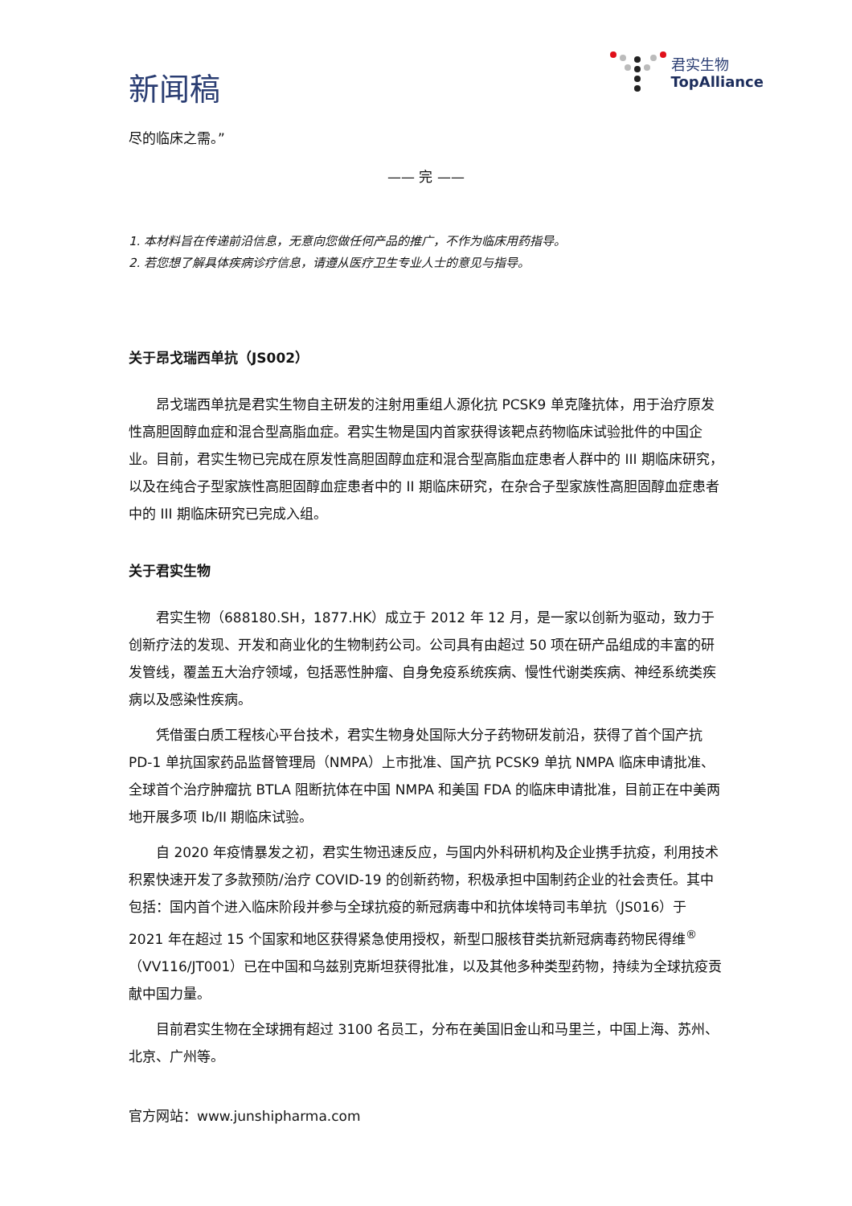新闻稿
君实生物
TopAlliance
尽的临床之需。”
—— 完 ——
1. 本材料旨在传递前沿信息，无意向您做任何产品的推广，不作为临床用药指导。
2. 若您想了解具体疾病诊疗信息，请遵从医疗卫生专业人士的意见与指导。
关于昂戈瑞西单抗（JS002）
昂戈瑞西单抗是君实生物自主研发的注射用重组人源化抗 PCSK9 单克隆抗体，用于治疗原发性高胆固醇血症和混合型高脂血症。君实生物是国内首家获得该靶点药物临床试验批件的中国企业。目前，君实生物已完成在原发性高胆固醇血症和混合型高脂血症患者人群中的 III 期临床研究，以及在纯合子型家族性高胆固醇血症患者中的 II 期临床研究，在杂合子型家族性高胆固醇血症患者中的 III 期临床研究已完成入组。
关于君实生物
君实生物（688180.SH，1877.HK）成立于 2012 年 12 月，是一家以创新为驱动，致力于创新疗法的发现、开发和商业化的生物制药公司。公司具有由超过 50 项在研产品组成的丰富的研发管线，覆盖五大治疗领域，包括恶性肿瘤、自身免疫系统疾病、慢性代谢类疾病、神经系统类疾病以及感染性疾病。
凭借蛋白质工程核心平台技术，君实生物身处国际大分子药物研发前沿，获得了首个国产抗 PD-1 单抗国家药品监督管理局（NMPA）上市批准、国产抗 PCSK9 单抗 NMPA 临床申请批准、全球首个治疗肿瘤抗 BTLA 阻断抗体在中国 NMPA 和美国 FDA 的临床申请批准，目前正在中美两地开展多项 Ib/II 期临床试验。
自 2020 年疫情暴发之初，君实生物迅速反应，与国内外科研机构及企业携手抗疫，利用技术积累快速开发了多款预防/治疗 COVID-19 的创新药物，积极承担中国制药企业的社会责任。其中包括：国内首个进入临床阶段并参与全球抗疫的新冠病毒中和抗体埃特司韦单抗（JS016）于 2021 年在超过 15 个国家和地区获得紧急使用授权，新型口服核苷类抗新冠病毒药物民得维<sup>®</sup>（VV116/JT001）已在中国和乌兹别克斯坦获得批准，以及其他多种类型药物，持续为全球抗疫贡献中国力量。
目前君实生物在全球拥有超过 3100 名员工，分布在美国旧金山和马里兰，中国上海、苏州、北京、广州等。
官方网站：www.junshipharma.com